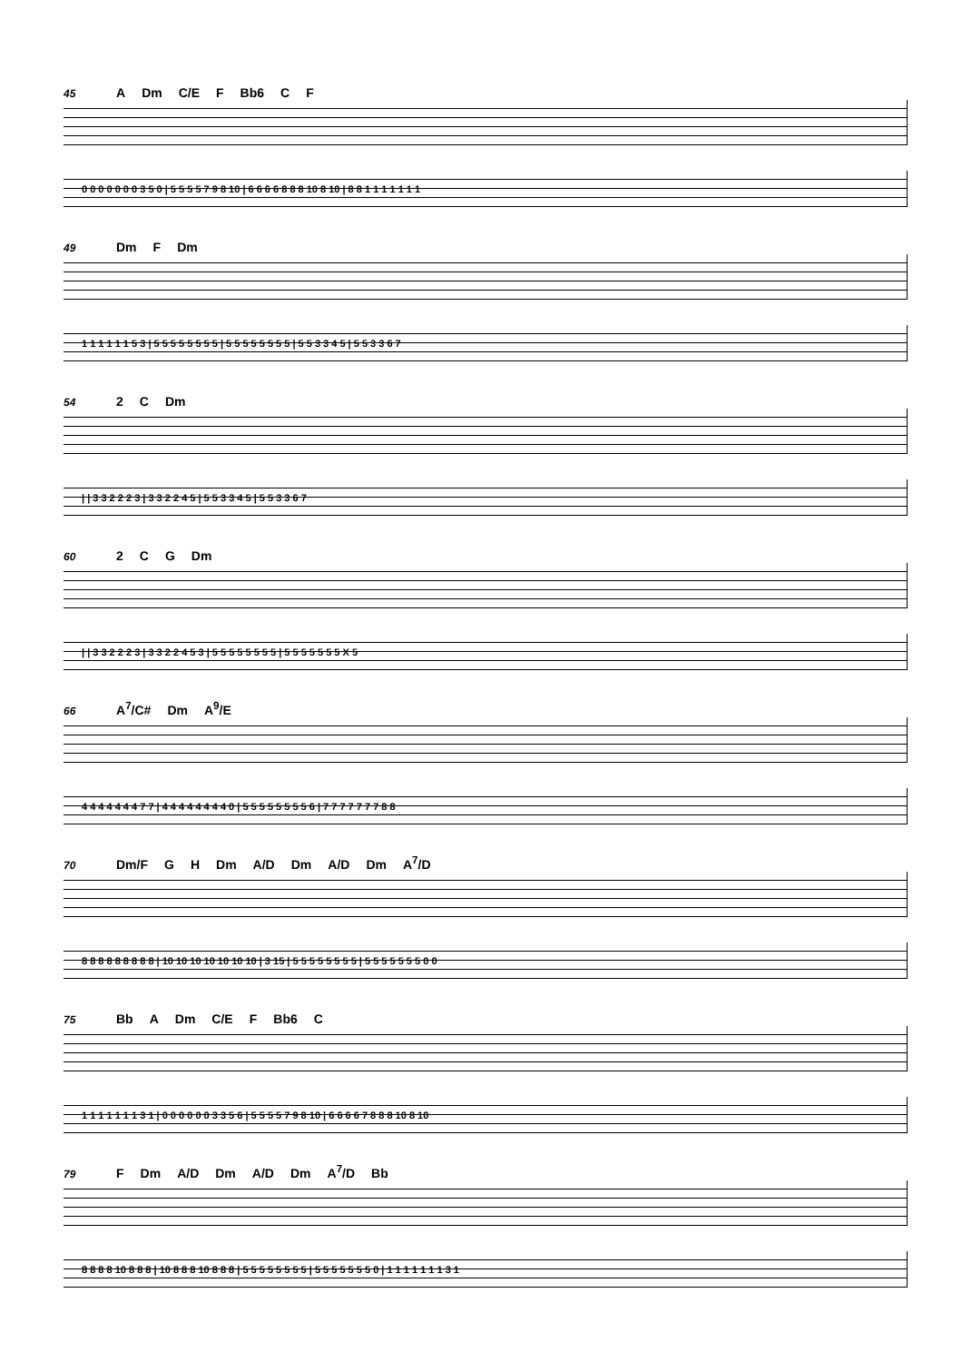45 A Dm C/E F Bb6 C F
0 0 0 0 0 0 0 3 5 0 | 5 5 5 5 7 9 8 10 | 6 6 6 6 8 8 8 10 8 10 | 8 8 1 1 1 1 1 1 1
49 Dm F Dm
1 1 1 1 1 1 5 3 | 5 5 5 5 5 5 5 5 | 5 5 5 5 5 5 5 5 | 5 5 3 3 4 5 | 5 5 3 3 6 7
54 2 C Dm
| | 3 3 2 2 2 3 | 3 3 2 2 4 5 | 5 5 3 3 4 5 | 5 5 3 3 6 7
60 2 C G Dm
| | 3 3 2 2 2 3 | 3 3 2 2 4 5 3 | 5 5 5 5 5 5 5 5 | 5 5 5 5 5 5 5 X 5
66 A<sup>7</sup>/C# Dm A<sup>9</sup>/E
4 4 4 4 4 4 4 7 7 | 4 4 4 4 4 4 4 4 0 | 5 5 5 5 5 5 5 5 6 | 7 7 7 7 7 7 7 8 8
70 Dm/F G H Dm A/D Dm A/D Dm A<sup>7</sup>/D
8 8 8 8 8 8 8 8 8 | 10 10 10 10 10 10 10 | 3 15 | 5 5 5 5 5 5 5 5 | 5 5 5 5 5 5 5 0 0
75 Bb A Dm C/E F Bb6 C
1 1 1 1 1 1 1 3 1 | 0 0 0 0 0 0 3 3 5 6 | 5 5 5 5 7 9 8 10 | 6 6 6 6 7 8 8 8 10 8 10
79 F Dm A/D Dm A/D Dm A<sup>7</sup>/D Bb
8 8 8 8 10 8 8 8 | 10 8 8 8 10 8 8 8 | 5 5 5 5 5 5 5 5 | 5 5 5 5 5 5 5 0 | 1 1 1 1 1 1 1 3 1